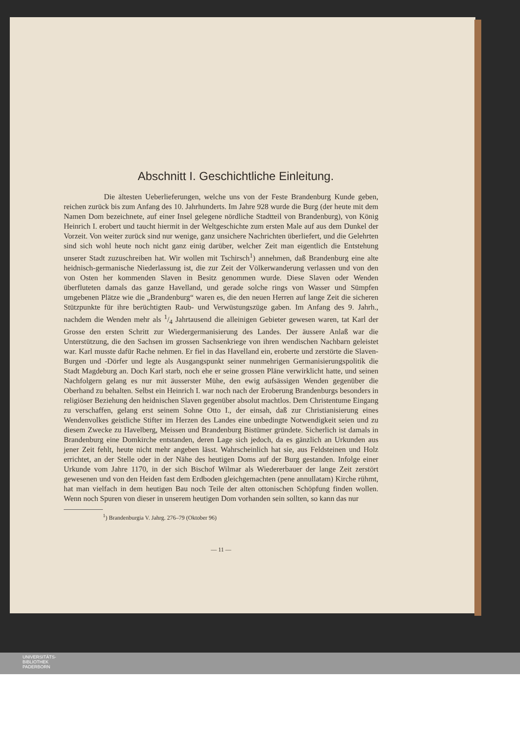Abschnitt I. Geschichtliche Einleitung.
Die ältesten Ueberlieferungen, welche uns von der Feste Brandenburg Kunde geben, reichen zurück bis zum Anfang des 10. Jahrhunderts. Im Jahre 928 wurde die Burg (der heute mit dem Namen Dom bezeichnete, auf einer Insel gelegene nördliche Stadtteil von Brandenburg), von König Heinrich I. erobert und taucht hiermit in der Weltgeschichte zum ersten Male auf aus dem Dunkel der Vorzeit. Von weiter zurück sind nur wenige, ganz unsichere Nachrichten überliefert, und die Gelehrten sind sich wohl heute noch nicht ganz einig darüber, welcher Zeit man eigentlich die Entstehung unserer Stadt zuzuschreiben hat. Wir wollen mit Tschirsch<sup>1</sup>) annehmen, daß Brandenburg eine alte heidnisch-germanische Niederlassung ist, die zur Zeit der Völkerwanderung verlassen und von den von Osten her kommenden Slaven in Besitz genommen wurde. Diese Slaven oder Wenden überfluteten damals das ganze Havelland, und gerade solche rings von Wasser und Sümpfen umgebenen Plätze wie die „Brandenburg“ waren es, die den neuen Herren auf lange Zeit die sicheren Stützpunkte für ihre berüchtigten Raub- und Verwüstungszüge gaben. Im Anfang des 9. Jahrh., nachdem die Wenden mehr als 1/4 Jahrtausend die alleinigen Gebieter gewesen waren, tat Karl der Grosse den ersten Schritt zur Wiedergermanisierung des Landes. Der äussere Anlaß war die Unterstützung, die den Sachsen im grossen Sachsenkriege von ihren wendischen Nachbarn geleistet war. Karl musste dafür Rache nehmen. Er fiel in das Havelland ein, eroberte und zerstörte die Slaven-Burgen und -Dörfer und legte als Ausgangspunkt seiner nunmehrigen Germanisierungspolitik die Stadt Magdeburg an. Doch Karl starb, noch ehe er seine grossen Pläne verwirklicht hatte, und seinen Nachfolgern gelang es nur mit äusserster Mühe, den ewig aufsässigen Wenden gegenüber die Oberhand zu behalten. Selbst ein Heinrich I. war noch nach der Eroberung Brandenburgs besonders in religiöser Beziehung den heidnischen Slaven gegenüber absolut machtlos. Dem Christentume Eingang zu verschaffen, gelang erst seinem Sohne Otto I., der einsah, daß zur Christianisierung eines Wendenvolkes geistliche Stifter im Herzen des Landes eine unbedingte Notwendigkeit seien und zu diesem Zwecke zu Havelberg, Meissen und Brandenburg Bistümer gründete. Sicherlich ist damals in Brandenburg eine Domkirche entstanden, deren Lage sich jedoch, da es gänzlich an Urkunden aus jener Zeit fehlt, heute nicht mehr angeben lässt. Wahrscheinlich hat sie, aus Feldsteinen und Holz errichtet, an der Stelle oder in der Nähe des heutigen Doms auf der Burg gestanden. Infolge einer Urkunde vom Jahre 1170, in der sich Bischof Wilmar als Wiedererbauer der lange Zeit zerstört gewesenen und von den Heiden fast dem Erdboden gleichgemachten (pene annullatam) Kirche rühmt, hat man vielfach in dem heutigen Bau noch Teile der alten ottonischen Schöpfung finden wollen. Wenn noch Spuren von dieser in unserem heutigen Dom vorhanden sein sollten, so kann das nur
<sup>1</sup>) Brandenburgia V. Jahrg. 276–79 (Oktober 96)
— 11 —
UNIVERSITÄTS-
BIBLIOTHEK
PADERBORN